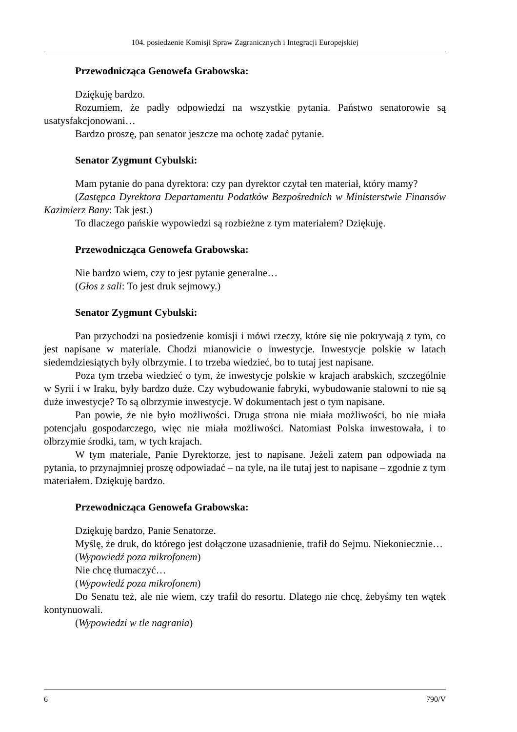104. posiedzenie Komisji Spraw Zagranicznych i Integracji Europejskiej
Przewodnicząca Genowefa Grabowska:
Dziękuję bardzo.
Rozumiem, że padły odpowiedzi na wszystkie pytania. Państwo senatorowie są usatysfakcjonowani…
Bardzo proszę, pan senator jeszcze ma ochotę zadać pytanie.
Senator Zygmunt Cybulski:
Mam pytanie do pana dyrektora: czy pan dyrektor czytał ten materiał, który mamy?
(Zastępca Dyrektora Departamentu Podatków Bezpośrednich w Ministerstwie Finansów Kazimierz Bany: Tak jest.)
To dlaczego pańskie wypowiedzi są rozbieżne z tym materiałem? Dziękuję.
Przewodnicząca Genowefa Grabowska:
Nie bardzo wiem, czy to jest pytanie generalne…
(Głos z sali: To jest druk sejmowy.)
Senator Zygmunt Cybulski:
Pan przychodzi na posiedzenie komisji i mówi rzeczy, które się nie pokrywają z tym, co jest napisane w materiale. Chodzi mianowicie o inwestycje. Inwestycje polskie w latach siedemdziesiątych były olbrzymie. I to trzeba wiedzieć, bo to tutaj jest napisane.
Poza tym trzeba wiedzieć o tym, że inwestycje polskie w krajach arabskich, szczególnie w Syrii i w Iraku, były bardzo duże. Czy wybudowanie fabryki, wybudowanie stalowni to nie są duże inwestycje? To są olbrzymie inwestycje. W dokumentach jest o tym napisane.
Pan powie, że nie było możliwości. Druga strona nie miała możliwości, bo nie miała potencjału gospodarczego, więc nie miała możliwości. Natomiast Polska inwestowała, i to olbrzymie środki, tam, w tych krajach.
W tym materiale, Panie Dyrektorze, jest to napisane. Jeżeli zatem pan odpowiada na pytania, to przynajmniej proszę odpowiadać – na tyle, na ile tutaj jest to napisane – zgodnie z tym materiałem. Dziękuję bardzo.
Przewodnicząca Genowefa Grabowska:
Dziękuję bardzo, Panie Senatorze.
Myślę, że druk, do którego jest dołączone uzasadnienie, trafił do Sejmu. Niekoniecznie…
(Wypowiedź poza mikrofonem)
Nie chcę tłumaczyć…
(Wypowiedź poza mikrofonem)
Do Senatu też, ale nie wiem, czy trafił do resortu. Dlatego nie chcę, żebyśmy ten wątek kontynuowali.
(Wypowiedzi w tle nagrania)
6 790/V